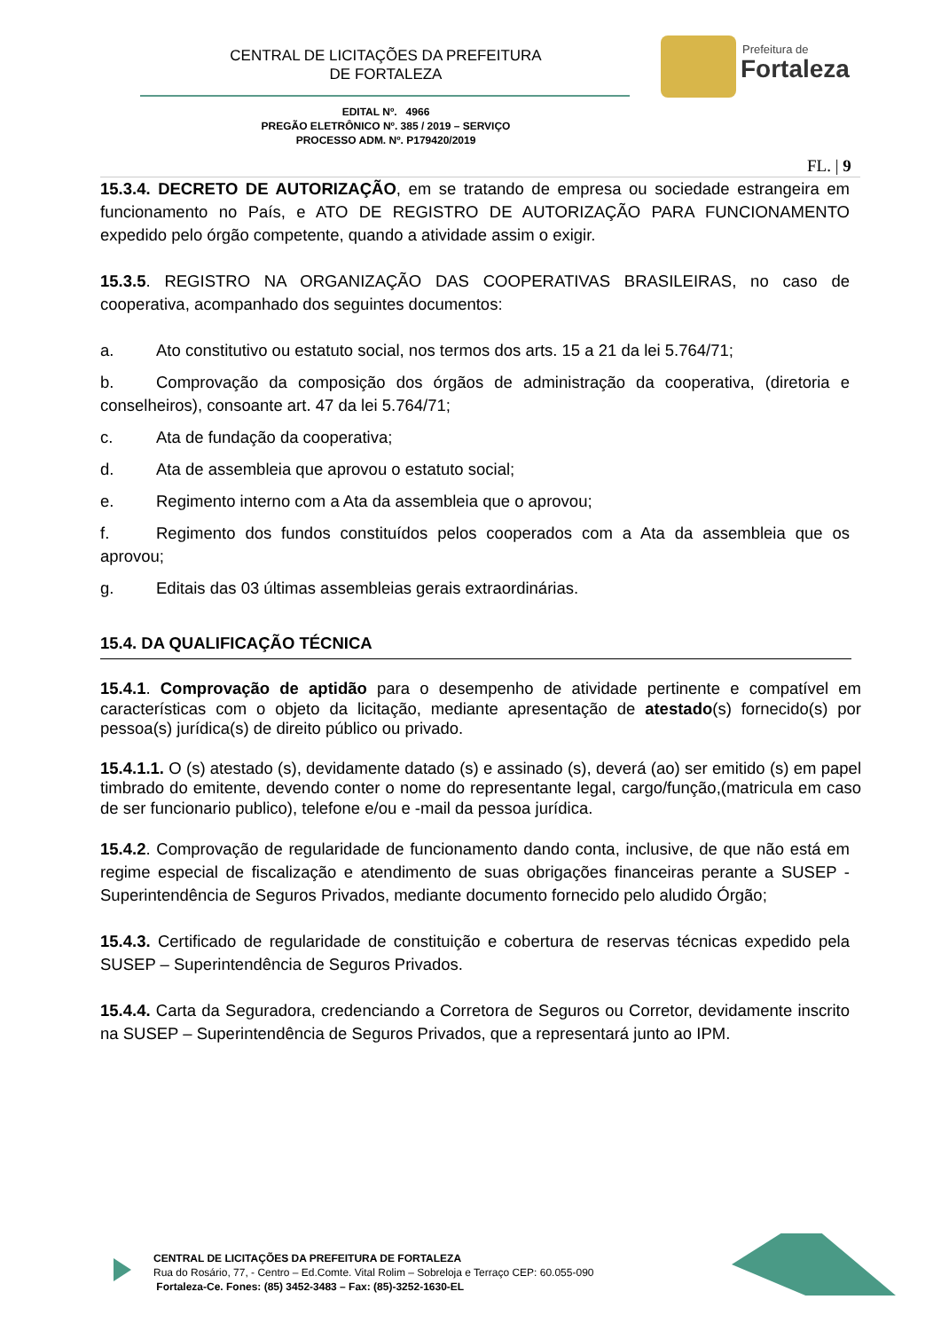CENTRAL DE LICITAÇÕES DA PREFEITURA
DE FORTALEZA
Prefeitura de
Fortaleza
EDITAL Nº. 4966
PREGÃO ELETRÔNICO Nº. 385 / 2019 – SERVIÇO
PROCESSO ADM. Nº. P179420/2019
FL. | 9
15.3.4. DECRETO DE AUTORIZAÇÃO, em se tratando de empresa ou sociedade estrangeira em funcionamento no País, e ATO DE REGISTRO DE AUTORIZAÇÃO PARA FUNCIONAMENTO expedido pelo órgão competente, quando a atividade assim o exigir.
15.3.5. REGISTRO NA ORGANIZAÇÃO DAS COOPERATIVAS BRASILEIRAS, no caso de cooperativa, acompanhado dos seguintes documentos:
a. Ato constitutivo ou estatuto social, nos termos dos arts. 15 a 21 da lei 5.764/71;
b. Comprovação da composição dos órgãos de administração da cooperativa, (diretoria e conselheiros), consoante art. 47 da lei 5.764/71;
c. Ata de fundação da cooperativa;
d. Ata de assembleia que aprovou o estatuto social;
e. Regimento interno com a Ata da assembleia que o aprovou;
f. Regimento dos fundos constituídos pelos cooperados com a Ata da assembleia que os aprovou;
g. Editais das 03 últimas assembleias gerais extraordinárias.
15.4. DA QUALIFICAÇÃO TÉCNICA
15.4.1. Comprovação de aptidão para o desempenho de atividade pertinente e compatível em características com o objeto da licitação, mediante apresentação de atestado(s) fornecido(s) por pessoa(s) jurídica(s) de direito público ou privado.
15.4.1.1. O (s) atestado (s), devidamente datado (s) e assinado (s), deverá (ao) ser emitido (s) em papel timbrado do emitente, devendo conter o nome do representante legal, cargo/função,(matricula em caso de ser funcionario publico), telefone e/ou e -mail da pessoa jurídica.
15.4.2. Comprovação de regularidade de funcionamento dando conta, inclusive, de que não está em regime especial de fiscalização e atendimento de suas obrigações financeiras perante a SUSEP - Superintendência de Seguros Privados, mediante documento fornecido pelo aludido Órgão;
15.4.3. Certificado de regularidade de constituição e cobertura de reservas técnicas expedido pela SUSEP – Superintendência de Seguros Privados.
15.4.4. Carta da Seguradora, credenciando a Corretora de Seguros ou Corretor, devidamente inscrito na SUSEP – Superintendência de Seguros Privados, que a representará junto ao IPM.
CENTRAL DE LICITAÇÕES DA PREFEITURA DE FORTALEZA
Rua do Rosário, 77, - Centro – Ed.Comte. Vital Rolim – Sobreloja e Terraço CEP: 60.055-090
Fortaleza-Ce. Fones: (85) 3452-3483 – Fax: (85)-3252-1630-EL